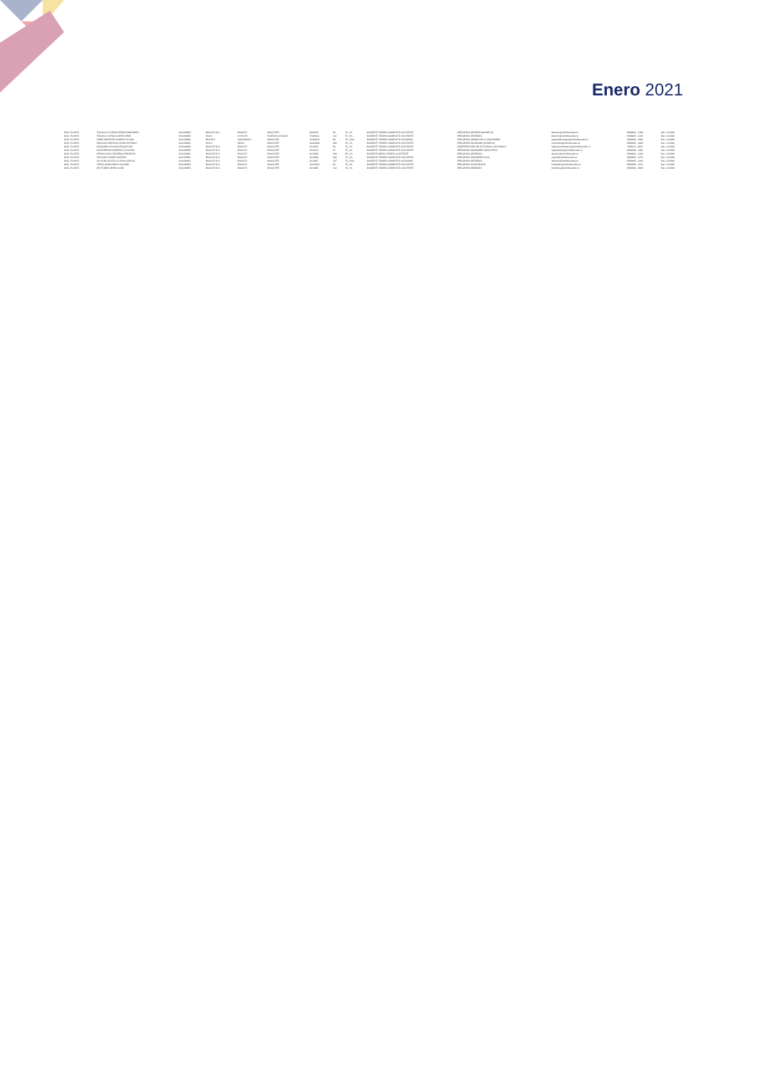Enero 2021
| DOC. PLANTA | TRUJILLO FLORIAN EDWIN EDGEMIRO | COLOMBIA | BOGOTA D.C. | BOGOTA | MAGISTER | 2/8/2015 | 90 | TC_AS | DOCENTE TIEMPO COMPLETO ASISTENTE | PREGRADO DERECHO(CAMPUS) | derecho@unimilitar.edu.co | 6500000 - 3199 | Dec. 31/2020 |
| DOC. PLANTA | TRUJILLO VARGAS MARIA IRMA | COLOMBIA | HUILA | LA PLATA | ESPECIALIZACION | 7/19/2011 | 114 | TC_AS | DOCENTE TIEMPO COMPLETO ASISTENTE | PREGRADO DERECHO | derecho@unimilitar.edu.co | 6500000 - 1244 | Dec. 31/2020 |
| DOC. PLANTA | URIBE MONTAÑA SANDRA LILIANA | COLOMBIA | BOYACA | SOGAMOSO | MAGISTER | 1/18/2016 | 60 | TC_ASO | DOCENTE TIEMPO COMPLETO ASOCIADO | PREGRADO ADMON DE LA SEGURIDAD | seguridad.integral@unimilitar.edu.co | 6500000 - 1586 | Dec. 31/2020 |
| DOC. PLANTA | URQUIJO AMARILES DIANA PATRICIA | COLOMBIA | HUILA | NEIVA | MAGISTER | 2/16/2004 | 200 | TC_AS | DOCENTE TIEMPO COMPLETO ASISTENTE | PREGRADO ECONOMIA (CAMPUS) | economia@unimilitar.edu.co | 6500000 - 1800 | Dec. 31/2020 |
| DOC. PLANTA | VALBUENA GALINDO EDGAR NEL | COLOMBIA | BOGOTA D.C. | BOGOTA | MAGISTER | 2/1/2010 | 96 | TC_AS | DOCENTE TIEMPO COMPLETO ASISTENTE | VICERRECTORIA DE ESTUDIOS A DISTANCIA | educacion.distancia@unimilitar.edu.co | 7480333 - 6047 | Dec. 31/2020 |
| DOC. PLANTA | VALDERRAMA MORENO LIZ ELENA | COLOMBIA | BOGOTA D.C. | BOGOTA | MAGISTER | 1/1/2013 | 97 | TC_AS | DOCENTE TIEMPO COMPLETO ASISTENTE | PREGRADO INGENIERIA INDUSTRIAL | ingindustrial@unimilitar.edu.co | 6500000 - 1264 | Dec. 31/2020 |
| DOC. PLANTA | VARGAS AVILA RODRIGO ERNESTO | COLOMBIA | BOGOTA D.C. | BOGOTA | MAGISTER | 8/1/2006 | 200 | MT_AS | DOCENTE MEDIO TIEMPO ASISTENTE | PREGRADO DERECHO | derecho@unimilitar.edu.co | 6500000 - 1244 | Dec. 31/2020 |
| DOC. PLANTA | VELASCO RIVERA AURORA | COLOMBIA | BOGOTA D.C. | BOGOTA | MAGISTER | 2/1/1998 | 264 | TC_AS | DOCENTE TIEMPO COMPLETO ASISTENTE | PREGRADO INGENIERIA CIVIL | ingcivil@unimilitar.edu.co | 6500000 - 1276 | Dec. 31/2020 |
| DOC. PLANTA | VILLALBA CASTILLO JUAN CARLOS | COLOMBIA | BOGOTA D.C. | BOGOTA | MAGISTER | 2/1/2007 | 167 | TC_ASO | DOCENTE TIEMPO COMPLETO ASOCIADO | PREGRADO DERECHO | derecho@unimilitar.edu.co | 6500000 - 1244 | Dec. 31/2020 |
| DOC. PLANTA | YEPES MANILANDIS LICARDO | COLOMBIA | BOGOTA D.C. | BOGOTA | MAGISTER | 1/18/2016 | 60 | TC_AS | DOCENTE TIEMPO COMPLETO ASISTENTE | PREGRADO CONTADURIA | contaduria@unimilitar.edu.co | 6500000 - 1313 | Dec. 31/2020 |
| DOC. PLANTA | ZEA FUNES MARIA ALIDE | COLOMBIA | BOGOTA D.C. | BOGOTA | MAGISTER | 2/1/1995 | 312 | TC_AS | DOCENTE TIEMPO COMPLETO ASISTENTE | PREGRADO MEDICINA | medicina@unimilitar.edu.co | 6500000 - 2048 | Dec. 31/2020 |